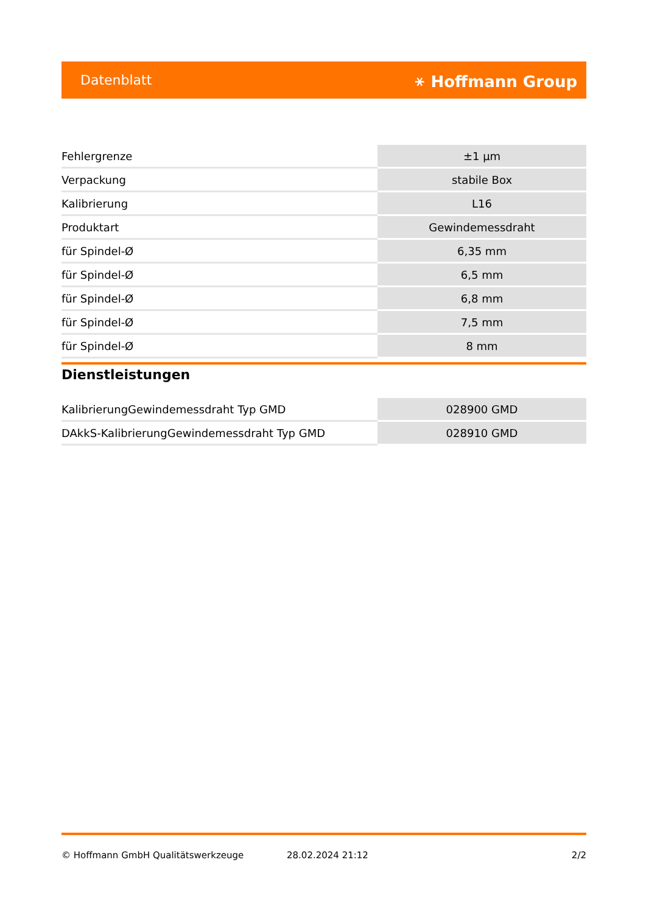Datenblatt ⚹ Hoffmann Group
| Fehlergrenze | ±1 µm |
| Verpackung | stabile Box |
| Kalibrierung | L16 |
| Produktart | Gewindemessdraht |
| für Spindel-Ø | 6,35 mm |
| für Spindel-Ø | 6,5 mm |
| für Spindel-Ø | 6,8 mm |
| für Spindel-Ø | 7,5 mm |
| für Spindel-Ø | 8 mm |
Dienstleistungen
| KalibrierungGewindemessdraht Typ GMD | 028900 GMD |
| DAkkS-KalibrierungGewindemessdraht Typ GMD | 028910 GMD |
© Hoffmann GmbH Qualitätswerkzeuge 28.02.2024 21:12 2/2